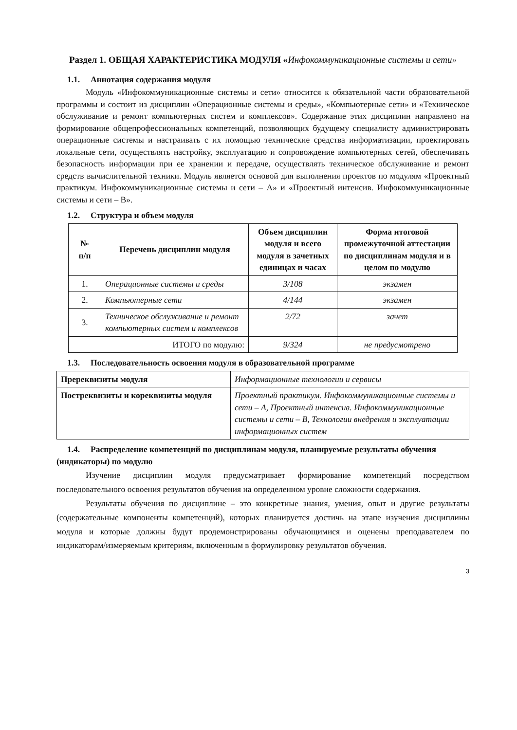Раздел 1. ОБЩАЯ ХАРАКТЕРИСТИКА МОДУЛЯ «Инфокоммуникационные системы и сети»
1.1. Аннотация содержания модуля
Модуль «Инфокоммуникационные системы и сети» относится к обязательной части образовательной программы и состоит из дисциплин «Операционные системы и среды», «Компьютерные сети» и «Техническое обслуживание и ремонт компьютерных систем и комплексов». Содержание этих дисциплин направлено на формирование общепрофессиональных компетенций, позволяющих будущему специалисту администрировать операционные системы и настраивать с их помощью технические средства информатизации, проектировать локальные сети, осуществлять настройку, эксплуатацию и сопровождение компьютерных сетей, обеспечивать безопасность информации при ее хранении и передаче, осуществлять техническое обслуживание и ремонт средств вычислительной техники. Модуль является основой для выполнения проектов по модулям «Проектный практикум. Инфокоммуникационные системы и сети – А» и «Проектный интенсив. Инфокоммуникационные системы и сети – В».
1.2. Структура и объем модуля
| № п/п | Перечень дисциплин модуля | Объем дисциплин модуля и всего модуля в зачетных единицах и часах | Форма итоговой промежуточной аттестации по дисциплинам модуля и в целом по модулю |
| --- | --- | --- | --- |
| 1. | Операционные системы и среды | 3/108 | экзамен |
| 2. | Компьютерные сети | 4/144 | экзамен |
| 3. | Техническое обслуживание и ремонт компьютерных систем и комплексов | 2/72 | зачет |
| ИТОГО по модулю: | | 9/324 | не предусмотрено |
1.3. Последовательность освоения модуля в образовательной программе
| Пререквизиты модуля | Информационные технологии и сервисы |
| Постреквизиты и кореквизиты модуля | Проектный практикум. Инфокоммуникационные системы и сети – А, Проектный интенсив. Инфокоммуникационные системы и сети – В, Технологии внедрения и эксплуатации информационных систем |
1.4. Распределение компетенций по дисциплинам модуля, планируемые результаты обучения (индикаторы) по модулю
Изучение дисциплин модуля предусматривает формирование компетенций посредством последовательного освоения результатов обучения на определенном уровне сложности содержания.
Результаты обучения по дисциплине – это конкретные знания, умения, опыт и другие результаты (содержательные компоненты компетенций), которых планируется достичь на этапе изучения дисциплины модуля и которые должны будут продемонстрированы обучающимися и оценены преподавателем по индикаторам/измеряемым критериям, включенным в формулировку результатов обучения.
3